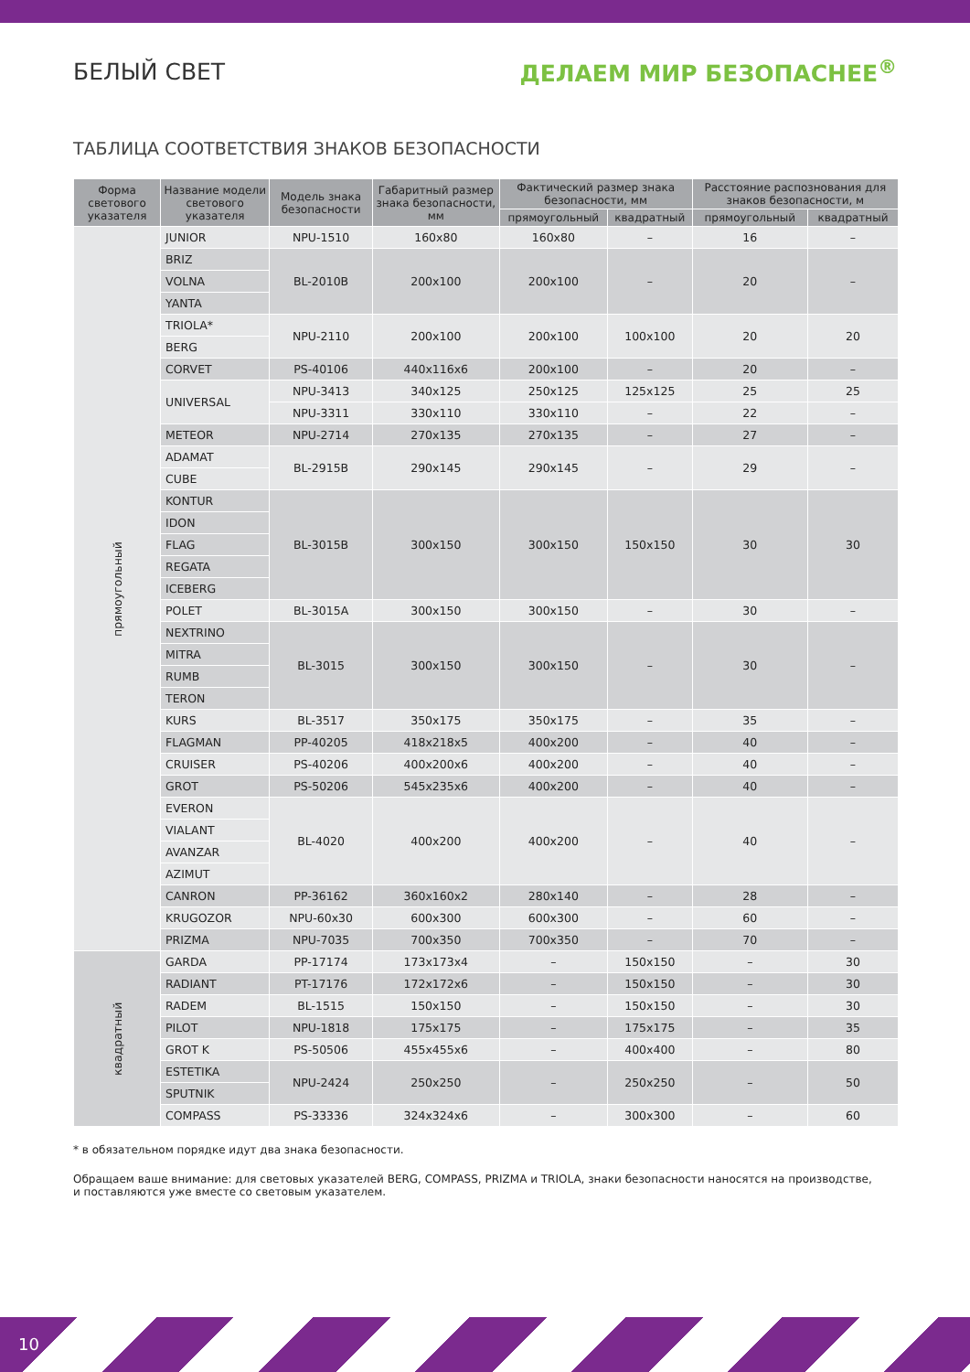БЕЛЫЙ СВЕТ ДЕЛАЕМ МИР БЕЗОПАСНЕЕ<sup>®</sup>
ТАБЛИЦА СООТВЕТСТВИЯ ЗНАКОВ БЕЗОПАСНОСТИ
| Форма светового указателя | Название модели светового указателя | Модель знака безопасности | Габаритный размер знака безопасности, мм | Фактический размер знака безопасности, мм | | Расстояние распознования для знаков безопасности, м | |
| --- | --- | --- | --- | --- | --- | --- | --- |
| | | | | прямоугольный | квадратный | прямоугольный | квадратный |
| прямоугольный | JUNIOR | NPU-1510 | 160x80 | 160x80 | – | 16 | – |
| | BRIZ | BL-2010B | 200x100 | 200x100 | – | 20 | – |
| | VOLNA | | | | | | |
| | YANTA | | | | | | |
| | TRIOLA* | NPU-2110 | 200x100 | 200x100 | 100x100 | 20 | 20 |
| | BERG | | | | | | |
| | CORVET | PS-40106 | 440x116x6 | 200x100 | – | 20 | – |
| | UNIVERSAL | NPU-3413 | 340x125 | 250x125 | 125x125 | 25 | 25 |
| | | NPU-3311 | 330x110 | 330x110 | – | 22 | – |
| | METEOR | NPU-2714 | 270x135 | 270x135 | – | 27 | – |
| | ADAMAT | BL-2915B | 290x145 | 290x145 | – | 29 | – |
| | CUBE | | | | | | |
| | KONTUR | BL-3015B | 300x150 | 300x150 | 150x150 | 30 | 30 |
| | IDON | | | | | | |
| | FLAG | | | | | | |
| | REGATA | | | | | | |
| | ICEBERG | | | | | | |
| | POLET | BL-3015A | 300x150 | 300x150 | – | 30 | – |
| | NEXTRINO | BL-3015 | 300x150 | 300x150 | – | 30 | – |
| | MITRA | | | | | | |
| | RUMB | | | | | | |
| | TERON | | | | | | |
| | KURS | BL-3517 | 350x175 | 350x175 | – | 35 | – |
| | FLAGMAN | PP-40205 | 418x218x5 | 400x200 | – | 40 | – |
| | CRUISER | PS-40206 | 400x200x6 | 400x200 | – | 40 | – |
| | GROT | PS-50206 | 545x235x6 | 400x200 | – | 40 | – |
| | EVERON | BL-4020 | 400x200 | 400x200 | – | 40 | – |
| | VIALANT | | | | | | |
| | AVANZAR | | | | | | |
| | AZIMUT | | | | | | |
| | CANRON | PP-36162 | 360x160x2 | 280x140 | – | 28 | – |
| | KRUGOZOR | NPU-60x30 | 600x300 | 600x300 | – | 60 | – |
| | PRIZMA | NPU-7035 | 700x350 | 700x350 | – | 70 | – |
| квадратный | GARDA | PP-17174 | 173x173x4 | – | 150x150 | – | 30 |
| | RADIANT | PT-17176 | 172x172x6 | – | 150x150 | – | 30 |
| | RADEM | BL-1515 | 150x150 | – | 150x150 | – | 30 |
| | PILOT | NPU-1818 | 175x175 | – | 175x175 | – | 35 |
| | GROT K | PS-50506 | 455x455x6 | – | 400x400 | – | 80 |
| | ESTETIKA | NPU-2424 | 250x250 | – | 250x250 | – | 50 |
| | SPUTNIK | | | | | | |
| | COMPASS | PS-33336 | 324x324x6 | – | 300x300 | – | 60 |
* в обязательном порядке идут два знака безопасности.
Обращаем ваше внимание: для световых указателей BERG, COMPASS, PRIZMA и TRIOLA, знаки безопасности наносятся на производстве,
и поставляются уже вместе со световым указателем.
10